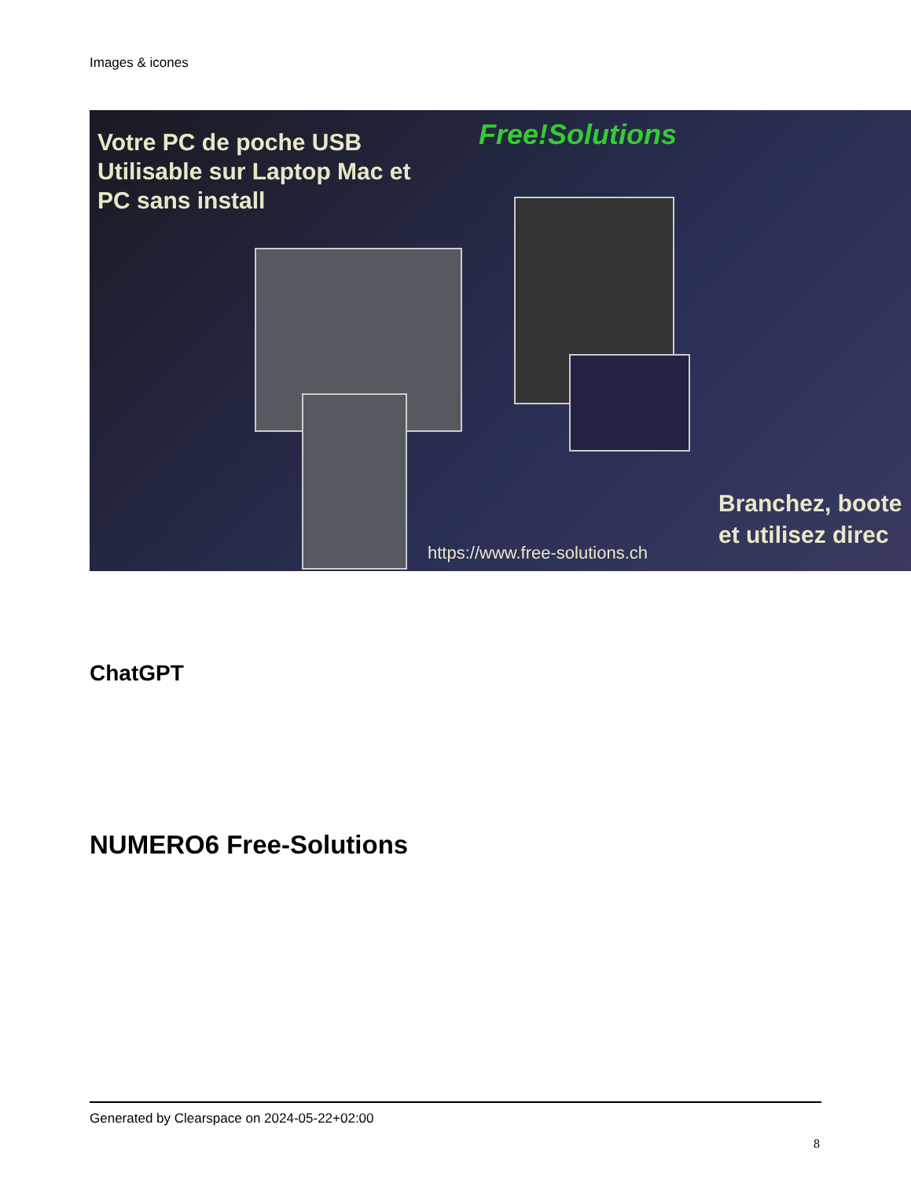Images & icones
Votre PC de poche USB
Utilisable sur Laptop Mac et
PC sans install
Free!Solutions
Branchez, boote
et utilisez direc
https://www.free-solutions.ch
ChatGPT
NUMERO6 Free-Solutions
Generated by Clearspace on 2024-05-22+02:00
8